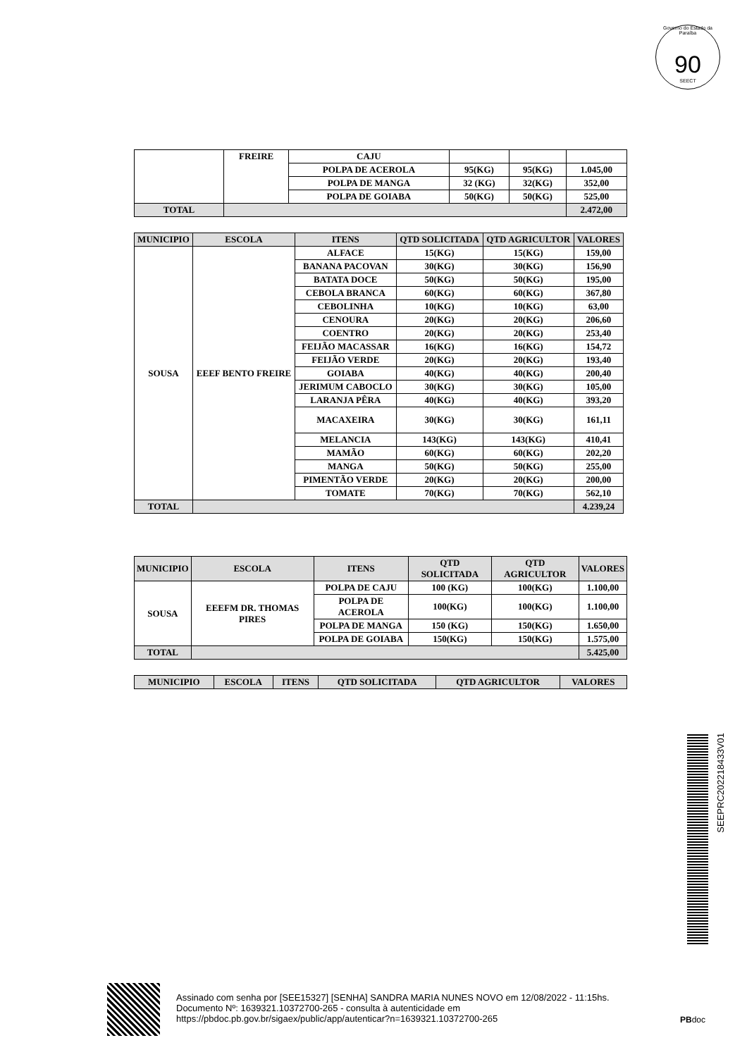Governo do Estado da Paraíba
90
SEECT
| | FREIRE | CAJU | | | |
| | | POLPA DE ACEROLA | 95(KG) | 95(KG) | 1.045,00 |
| | | POLPA DE MANGA | 32 (KG) | 32(KG) | 352,00 |
| | | POLPA DE GOIABA | 50(KG) | 50(KG) | 525,00 |
| TOTAL | | | | | 2.472,00 |
| MUNICIPIO | ESCOLA | ITENS | QTD SOLICITADA | QTD AGRICULTOR | VALORES |
| --- | --- | --- | --- | --- | --- |
| SOUSA | EEEF BENTO FREIRE | ALFACE | 15(KG) | 15(KG) | 159,00 |
| | | BANANA PACOVAN | 30(KG) | 30(KG) | 156,90 |
| | | BATATA DOCE | 50(KG) | 50(KG) | 195,00 |
| | | CEBOLA BRANCA | 60(KG) | 60(KG) | 367,80 |
| | | CEBOLINHA | 10(KG) | 10(KG) | 63,00 |
| | | CENOURA | 20(KG) | 20(KG) | 206,60 |
| | | COENTRO | 20(KG) | 20(KG) | 253,40 |
| | | FEIJÃO MACASSAR | 16(KG) | 16(KG) | 154,72 |
| | | FEIJÃO VERDE | 20(KG) | 20(KG) | 193,40 |
| | | GOIABA | 40(KG) | 40(KG) | 200,40 |
| | | JERIMUM CABOCLO | 30(KG) | 30(KG) | 105,00 |
| | | LARANJA PÊRA | 40(KG) | 40(KG) | 393,20 |
| | | MACAXEIRA | 30(KG) | 30(KG) | 161,11 |
| | | MELANCIA | 143(KG) | 143(KG) | 410,41 |
| | | MAMÃO | 60(KG) | 60(KG) | 202,20 |
| | | MANGA | 50(KG) | 50(KG) | 255,00 |
| | | PIMENTÃO VERDE | 20(KG) | 20(KG) | 200,00 |
| | | TOMATE | 70(KG) | 70(KG) | 562,10 |
| TOTAL | | | | | 4.239,24 |
| MUNICIPIO | ESCOLA | ITENS | QTD SOLICITADA | QTD AGRICULTOR | VALORES |
| --- | --- | --- | --- | --- | --- |
| SOUSA | EEEFM DR. THOMAS PIRES | POLPA DE CAJU | 100 (KG) | 100(KG) | 1.100,00 |
| | | POLPA DE ACEROLA | 100(KG) | 100(KG) | 1.100,00 |
| | | POLPA DE MANGA | 150 (KG) | 150(KG) | 1.650,00 |
| | | POLPA DE GOIABA | 150(KG) | 150(KG) | 1.575,00 |
| TOTAL | | | | | 5.425,00 |
| MUNICIPIO | ESCOLA | ITENS | QTD SOLICITADA | QTD AGRICULTOR | VALORES |
| --- | --- | --- | --- | --- | --- |
SEEPRC202218433V01
Assinado com senha por [SEE15327] [SENHA] SANDRA MARIA NUNES NOVO em 12/08/2022 - 11:15hs.
Documento Nº: 1639321.10372700-265 - consulta à autenticidade em
https://pbdoc.pb.gov.br/sigaex/public/app/autenticar?n=1639321.10372700-265
PBdoc